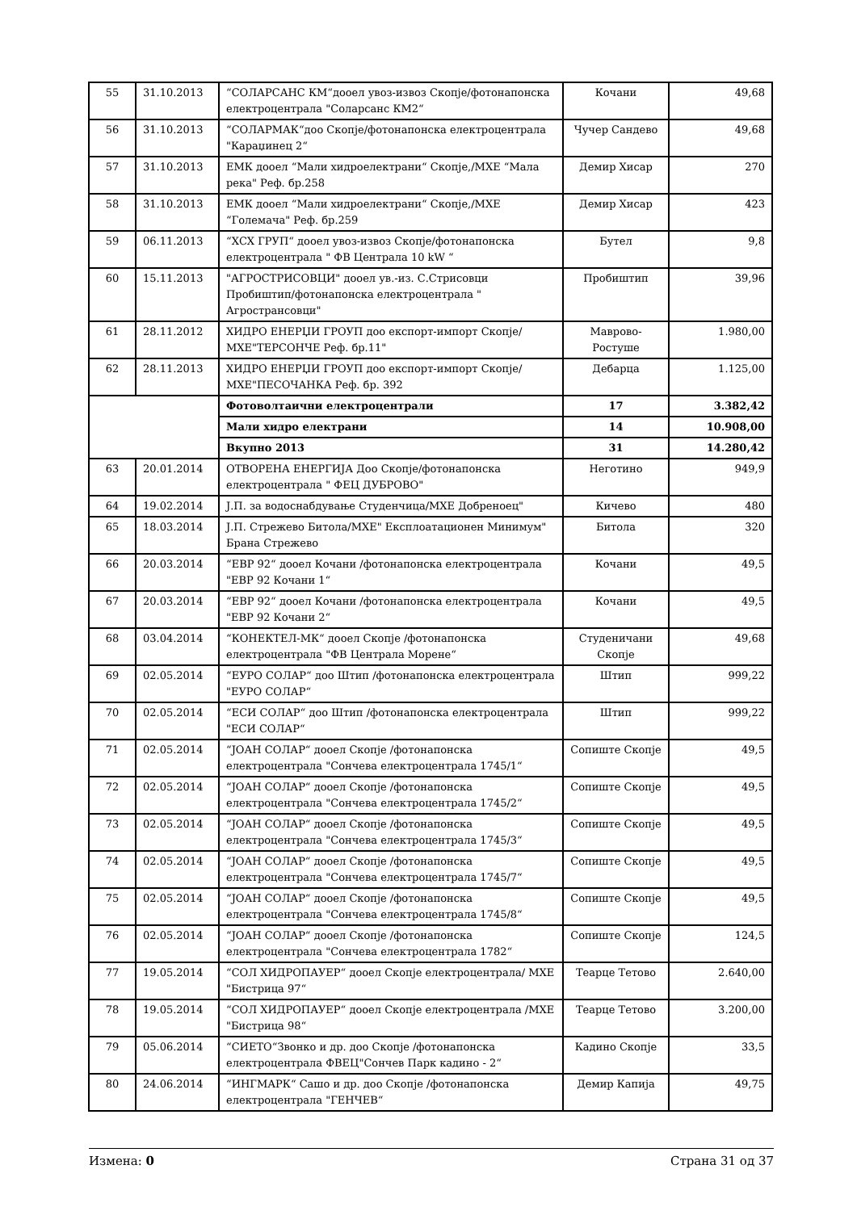| 55 | 31.10.2013 | “СОЛАРСАНС КМ“дооел увоз-извоз Скопје/фотонапонска електроцентрала "Соларсанс КМ2“ | Кочани | 49,68 |
| 56 | 31.10.2013 | “СОЛАРМАК“доо Скопје/фотонапонска електроцентрала "Караџинец 2“ | Чучер Сандево | 49,68 |
| 57 | 31.10.2013 | ЕМК дооел “Мали хидроелектрани“ Скопје,/МХЕ “Мала река" Реф. бр.258 | Демир Хисар | 270 |
| 58 | 31.10.2013 | ЕМК дооел “Мали хидроелектрани“ Скопје,/МХЕ “Големача" Реф. бр.259 | Демир Хисар | 423 |
| 59 | 06.11.2013 | “ХСХ ГРУП“ дооел увоз-извоз Скопје/фотонапонска електроцентрала " ФВ Централа 10 kW “ | Бутел | 9,8 |
| 60 | 15.11.2013 | "АГРОСТРИСОВЦИ" дооел ув.-из. С.Стрисовци Пробиштип/фотонапонска електроцентрала " Агространсовци" | Пробиштип | 39,96 |
| 61 | 28.11.2012 | ХИДРО ЕНЕРЏИ ГРОУП доо експорт-импорт Скопје/МХЕ"ТЕРСОНЧЕ Реф. бр.11" | Маврово-Ростуше | 1.980,00 |
| 62 | 28.11.2013 | ХИДРО ЕНЕРЏИ ГРОУП доо експорт-импорт Скопје/МХЕ"ПЕСОЧАНКА Реф. бр. 392 | Дебарца | 1.125,00 |
| | | Фотоволтаични електроцентрали | 17 | 3.382,42 |
| | | Мали хидро електрани | 14 | 10.908,00 |
| | | Вкупно 2013 | 31 | 14.280,42 |
| 63 | 20.01.2014 | ОТВОРЕНА ЕНЕРГИЈА Доо Скопје/фотонапонска електроцентрала " ФЕЦ ДУБРОВО" | Неготино | 949,9 |
| 64 | 19.02.2014 | Ј.П. за водоснабдување Студенчица/МХЕ Добреноец" | Кичево | 480 |
| 65 | 18.03.2014 | Ј.П. Стрежево Битола/МХЕ" Експлоатационен Минимум" Брана Стрежево | Битола | 320 |
| 66 | 20.03.2014 | “ЕВР 92“ дооел Кочани /фотонапонска електроцентрала "ЕВР 92 Кочани 1“ | Кочани | 49,5 |
| 67 | 20.03.2014 | “ЕВР 92“ дооел Кочани /фотонапонска електроцентрала "ЕВР 92 Кочани 2“ | Кочани | 49,5 |
| 68 | 03.04.2014 | “КОНЕКТЕЛ-МК“ дооел Скопје /фотонапонска електроцентрала "ФВ Централа Морене“ | Студеничани Скопје | 49,68 |
| 69 | 02.05.2014 | “ЕУРО СОЛАР“ доо Штип /фотонапонска електроцентрала "ЕУРО СОЛАР“ | Штип | 999,22 |
| 70 | 02.05.2014 | “ЕСИ СОЛАР“ доо Штип /фотонапонска електроцентрала "ЕСИ СОЛАР“ | Штип | 999,22 |
| 71 | 02.05.2014 | “ЈОАН СОЛАР“ дооел Скопје /фотонапонска електроцентрала "Сончева електроцентрала 1745/1“ | Сопиште Скопје | 49,5 |
| 72 | 02.05.2014 | “ЈОАН СОЛАР“ дооел Скопје /фотонапонска електроцентрала "Сончева електроцентрала 1745/2“ | Сопиште Скопје | 49,5 |
| 73 | 02.05.2014 | “ЈОАН СОЛАР“ дооел Скопје /фотонапонска електроцентрала "Сончева електроцентрала 1745/3“ | Сопиште Скопје | 49,5 |
| 74 | 02.05.2014 | “ЈОАН СОЛАР“ дооел Скопје /фотонапонска електроцентрала "Сончева електроцентрала 1745/7“ | Сопиште Скопје | 49,5 |
| 75 | 02.05.2014 | “ЈОАН СОЛАР“ дооел Скопје /фотонапонска електроцентрала "Сончева електроцентрала 1745/8“ | Сопиште Скопје | 49,5 |
| 76 | 02.05.2014 | “ЈОАН СОЛАР“ дооел Скопје /фотонапонска електроцентрала "Сончева електроцентрала 1782“ | Сопиште Скопје | 124,5 |
| 77 | 19.05.2014 | “СОЛ ХИДРОПАУЕР“ дооел Скопје електроцентрала/ МХЕ "Бистрица 97“ | Теарце Тетово | 2.640,00 |
| 78 | 19.05.2014 | “СОЛ ХИДРОПАУЕР“ дооел Скопје електроцентрала /МХЕ "Бистрица 98“ | Теарце Тетово | 3.200,00 |
| 79 | 05.06.2014 | “СИЕТО“Звонко и др. доо Скопје /фотонапонска електроцентрала ФВЕЦ"Сончев Парк кадино - 2“ | Кадино Скопје | 33,5 |
| 80 | 24.06.2014 | “ИНГМАРК“ Сашо и др. доо Скопје /фотонапонска електроцентрала "ГЕНЧЕВ“ | Демир Капија | 49,75 |
Измена: 0 Страна 31 од 37